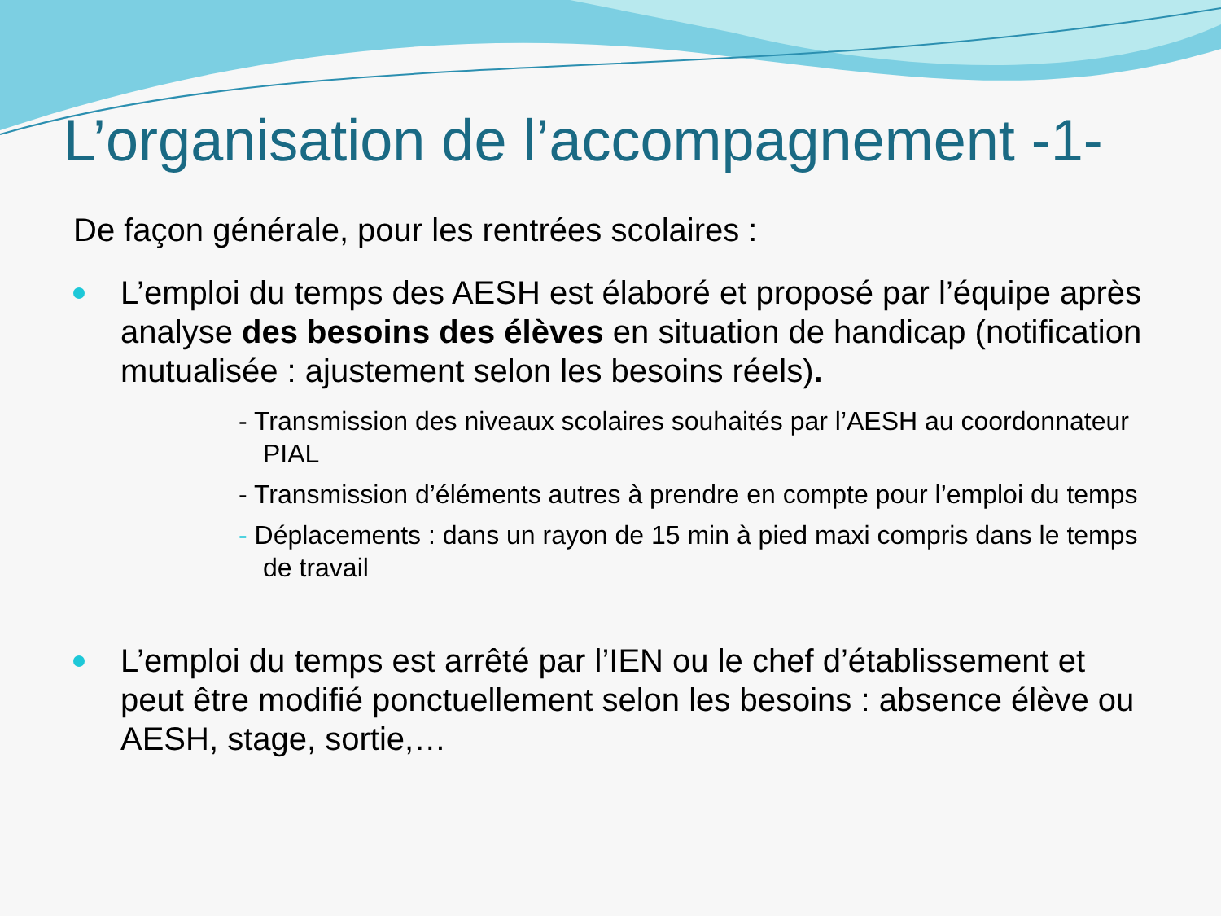L’organisation de l’accompagnement -1-
De façon générale, pour les rentrées scolaires :
L’emploi du temps des AESH est élaboré et proposé par l’équipe après analyse des besoins des élèves en situation de handicap (notification mutualisée : ajustement selon les besoins réels).
- Transmission des niveaux scolaires souhaités par l’AESH au coordonnateur PIAL
- Transmission d’éléments autres à prendre en compte pour l’emploi du temps
- Déplacements : dans un rayon de 15 min à pied maxi compris dans le temps de travail
L’emploi du temps est arrêté par l’IEN ou le chef d’établissement et peut être modifié ponctuellement selon les besoins : absence élève ou AESH, stage, sortie,…